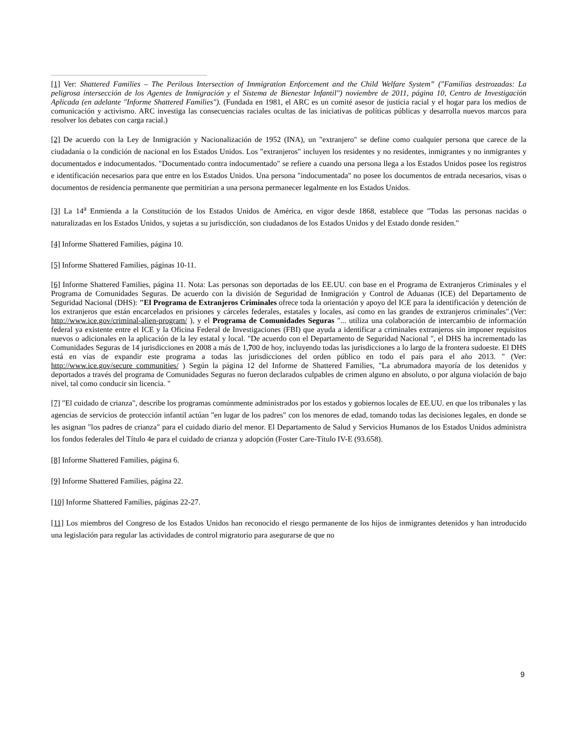[1] Ver: Shattered Families – The Perilous Intersection of Immigration Enforcement and the Child Welfare System” ("Familias destrozadas: La peligrosa intersección de los Agentes de Inmigración y el Sistema de Bienestar Infantil") noviembre de 2011, página 10, Centro de Investigación Aplicada (en adelante "Informe Shattered Families"). (Fundada en 1981, el ARC es un comité asesor de justicia racial y el hogar para los medios de comunicación y activismo. ARC investiga las consecuencias raciales ocultas de las iniciativas de políticas públicas y desarrolla nuevos marcos para resolver los debates con carga racial.)
[2] De acuerdo con la Ley de Inmigración y Nacionalización de 1952 (INA), un "extranjero" se define como cualquier persona que carece de la ciudadanía o la condición de nacional en los Estados Unidos. Los "extranjeros" incluyen los residentes y no residentes, inmigrantes y no inmigrantes y documentados e indocumentados. "Documentado contra indocumentado" se refiere a cuando una persona llega a los Estados Unidos posee los registros e identificación necesarios para que entre en los Estados Unidos. Una persona "indocumentada" no posee los documentos de entrada necesarios, visas o documentos de residencia permanente que permitirían a una persona permanecer legalmente en los Estados Unidos.
[3] La 14<sup>a</sup> Enmienda a la Constitución de los Estados Unidos de América, en vigor desde 1868, establece que "Todas las personas nacidas o naturalizadas en los Estados Unidos, y sujetas a su jurisdicción, son ciudadanos de los Estados Unidos y del Estado donde residen."
[4] Informe Shattered Families, página 10.
[5] Informe Shattered Families, páginas 10-11.
[6] Informe Shattered Families, página 11. Nota: Las personas son deportadas de los EE.UU. con base en el Programa de Extranjeros Criminales y el Programa de Comunidades Seguras. De acuerdo con la división de Seguridad de Inmigración y Control de Aduanas (ICE) del Departamento de Seguridad Nacional (DHS): "El Programa de Extranjeros Criminales ofrece toda la orientación y apoyo del ICE para la identificación y detención de los extranjeros que están encarcelados en prisiones y cárceles federales, estatales y locales, así como en las grandes de extranjeros criminales".(Ver: http://www.ice.gov/criminal-alien-program/ ), y el Programa de Comunidades Seguras "... utiliza una colaboración de intercambio de información federal ya existente entre el ICE y la Oficina Federal de Investigaciones (FBI) que ayuda a identificar a criminales extranjeros sin imponer requisitos nuevos o adicionales en la aplicación de la ley estatal y local. "De acuerdo con el Departamento de Seguridad Nacional ", el DHS ha incrementado las Comunidades Seguras de 14 jurisdicciones en 2008 a más de 1,700 de hoy, incluyendo todas las jurisdicciones a lo largo de la frontera sudoeste. El DHS está en vías de expandir este programa a todas las jurisdicciones del orden público en todo el país para el año 2013. " (Ver: http://www.ice.gov/secure_communities/ ) Según la página 12 del Informe de Shattered Families, "La abrumadora mayoría de los detenidos y deportados a través del programa de Comunidades Seguras no fueron declarados culpables de crimen alguno en absoluto, o por alguna violación de bajo nivel, tal como conducir sin licencia. "
[7] "El cuidado de crianza", describe los programas comúnmente administrados por los estados y gobiernos locales de EE.UU. en que los tribunales y las agencias de servicios de protección infantil actúan "en lugar de los padres" con los menores de edad, tomando todas las decisiones legales, en donde se les asignan "los padres de crianza" para el cuidado diario del menor. El Departamento de Salud y Servicios Humanos de los Estados Unidos administra los fondos federales del Título 4e para el cuidado de crianza y adopción (Foster Care-Título IV-E (93.658).
[8] Informe Shattered Families, página 6.
[9] Informe Shattered Families, página 22.
[10] Informe Shattered Families, páginas 22-27.
[11] Los miembros del Congreso de los Estados Unidos han reconocido el riesgo permanente de los hijos de inmigrantes detenidos y han introducido una legislación para regular las actividades de control migratorio para asegurarse de que no
9